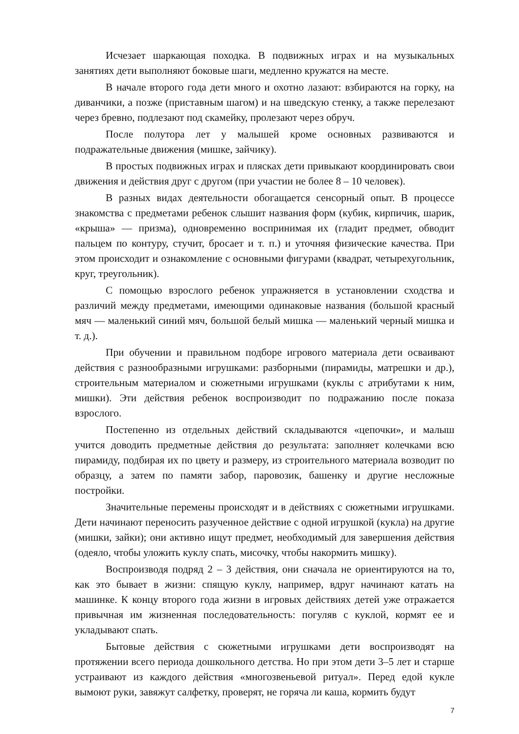Исчезает шаркающая походка. В подвижных играх и на музыкальных занятиях дети выполняют боковые шаги, медленно кружатся на месте.
В начале второго года дети много и охотно лазают: взбираются на горку, на диванчики, а позже (приставным шагом) и на шведскую стенку, а также перелезают через бревно, подлезают под скамейку, пролезают через обруч.
После полутора лет у малышей кроме основных развиваются и подражательные движения (мишке, зайчику).
В простых подвижных играх и плясках дети привыкают координировать свои движения и действия друг с другом (при участии не более 8 – 10 человек).
В разных видах деятельности обогащается сенсорный опыт. В процессе знакомства с предметами ребенок слышит названия форм (кубик, кирпичик, шарик, «крыша» — призма), одновременно воспринимая их (гладит предмет, обводит пальцем по контуру, стучит, бросает и т. п.) и уточняя физические качества. При этом происходит и ознакомление с основными фигурами (квадрат, четырехугольник, круг, треугольник).
С помощью взрослого ребенок упражняется в установлении сходства и различий между предметами, имеющими одинаковые названия (большой красный мяч — маленький синий мяч, большой белый мишка — маленький черный мишка и т. д.).
При обучении и правильном подборе игрового материала дети осваивают действия с разнообразными игрушками: разборными (пирамиды, матрешки и др.), строительным материалом и сюжетными игрушками (куклы с атрибутами к ним, мишки). Эти действия ребенок воспроизводит по подражанию после показа взрослого.
Постепенно из отдельных действий складываются «цепочки», и малыш учится доводить предметные действия до результата: заполняет колечками всю пирамиду, подбирая их по цвету и размеру, из строительного материала возводит по образцу, а затем по памяти забор, паровозик, башенку и другие несложные постройки.
Значительные перемены происходят и в действиях с сюжетными игрушками. Дети начинают переносить разученное действие с одной игрушкой (кукла) на другие (мишки, зайки); они активно ищут предмет, необходимый для завершения действия (одеяло, чтобы уложить куклу спать, мисочку, чтобы накормить мишку).
Воспроизводя подряд 2 – 3 действия, они сначала не ориентируются на то, как это бывает в жизни: спящую куклу, например, вдруг начинают катать на машинке. К концу второго года жизни в игровых действиях детей уже отражается привычная им жизненная последовательность: погуляв с куклой, кормят ее и укладывают спать.
Бытовые действия с сюжетными игрушками дети воспроизводят на протяжении всего периода дошкольного детства. Но при этом дети 3–5 лет и старше устраивают из каждого действия «многозвеньевой ритуал». Перед едой кукле вымоют руки, завяжут салфетку, проверят, не горяча ли каша, кормить будут
7